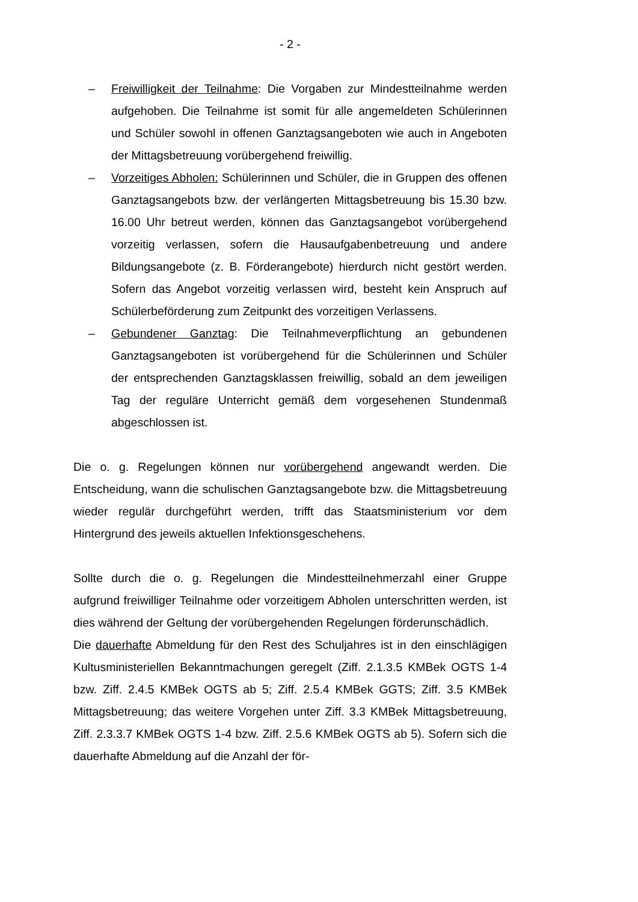- 2 -
– Freiwilligkeit der Teilnahme: Die Vorgaben zur Mindestteilnahme werden aufgehoben. Die Teilnahme ist somit für alle angemeldeten Schülerinnen und Schüler sowohl in offenen Ganztagsangeboten wie auch in Angeboten der Mittagsbetreuung vorübergehend freiwillig.
– Vorzeitiges Abholen: Schülerinnen und Schüler, die in Gruppen des offenen Ganztagsangebots bzw. der verlängerten Mittagsbetreuung bis 15.30 bzw. 16.00 Uhr betreut werden, können das Ganztagsangebot vorübergehend vorzeitig verlassen, sofern die Hausaufgabenbetreuung und andere Bildungsangebote (z. B. Förderangebote) hierdurch nicht gestört werden. Sofern das Angebot vorzeitig verlassen wird, besteht kein Anspruch auf Schülerbeförderung zum Zeitpunkt des vorzeitigen Verlassens.
– Gebundener Ganztag: Die Teilnahmeverpflichtung an gebundenen Ganztagsangeboten ist vorübergehend für die Schülerinnen und Schüler der entsprechenden Ganztagsklassen freiwillig, sobald an dem jeweiligen Tag der reguläre Unterricht gemäß dem vorgesehenen Stundenmaß abgeschlossen ist.
Die o. g. Regelungen können nur vorübergehend angewandt werden. Die Entscheidung, wann die schulischen Ganztagsangebote bzw. die Mittagsbetreuung wieder regulär durchgeführt werden, trifft das Staatsministerium vor dem Hintergrund des jeweils aktuellen Infektionsgeschehens.
Sollte durch die o. g. Regelungen die Mindestteilnehmerzahl einer Gruppe aufgrund freiwilliger Teilnahme oder vorzeitigem Abholen unterschritten werden, ist dies während der Geltung der vorübergehenden Regelungen förderunschädlich.
Die dauerhafte Abmeldung für den Rest des Schuljahres ist in den einschlägigen Kultusministeriellen Bekanntmachungen geregelt (Ziff. 2.1.3.5 KMBek OGTS 1-4 bzw. Ziff. 2.4.5 KMBek OGTS ab 5; Ziff. 2.5.4 KMBek GGTS; Ziff. 3.5 KMBek Mittagsbetreuung; das weitere Vorgehen unter Ziff. 3.3 KMBek Mittagsbetreuung, Ziff. 2.3.3.7 KMBek OGTS 1-4 bzw. Ziff. 2.5.6 KMBek OGTS ab 5). Sofern sich die dauerhafte Abmeldung auf die Anzahl der för-